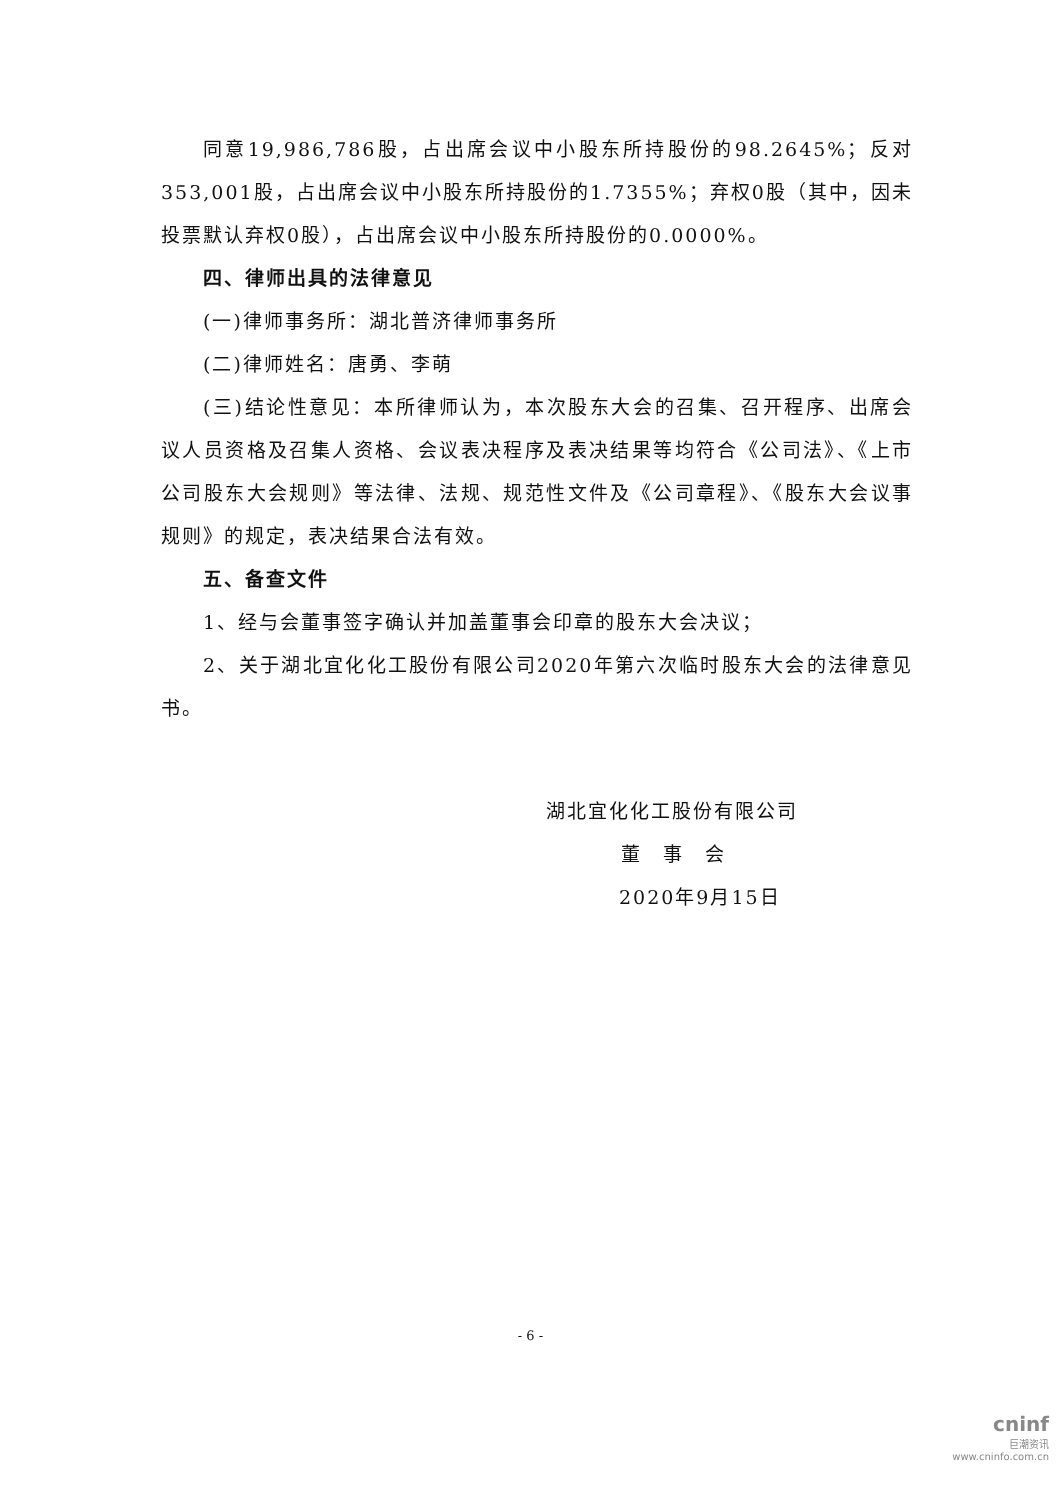同意19,986,786股，占出席会议中小股东所持股份的98.2645%；反对353,001股，占出席会议中小股东所持股份的1.7355%；弃权0股（其中，因未投票默认弃权0股），占出席会议中小股东所持股份的0.0000%。
四、律师出具的法律意见
(一)律师事务所：湖北普济律师事务所
(二)律师姓名：唐勇、李萌
(三)结论性意见：本所律师认为，本次股东大会的召集、召开程序、出席会议人员资格及召集人资格、会议表决程序及表决结果等均符合《公司法》、《上市公司股东大会规则》等法律、法规、规范性文件及《公司章程》、《股东大会议事规则》的规定，表决结果合法有效。
五、备查文件
1、经与会董事签字确认并加盖董事会印章的股东大会决议；
2、关于湖北宜化化工股份有限公司2020年第六次临时股东大会的法律意见书。
湖北宜化化工股份有限公司
董　事　会
2020年9月15日
- 6 -
cninf
巨潮资讯
www.cninfo.com.cn